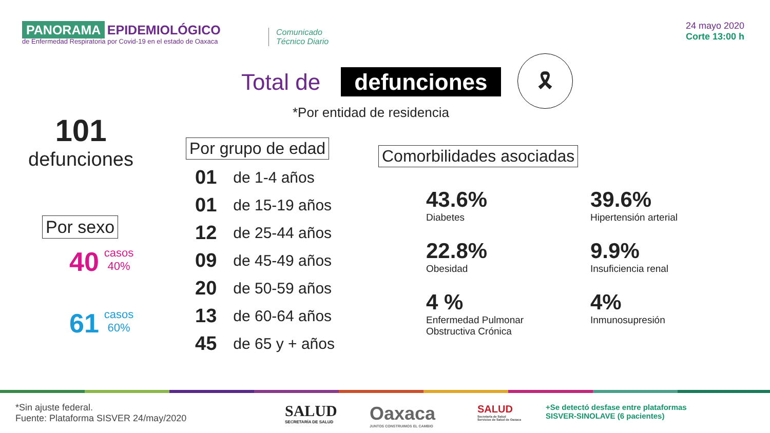PANORAMA EPIDEMIOLÓGICO
de Enfermedad Respiratoria por Covid-19 en el estado de Oaxaca
Comunicado
Técnico Diario
24 mayo 2020
Corte 13:00 h
Total de defunciones
🎗
*Por entidad de residencia
101
defunciones
Por sexo
40 casos
40%
61 casos
60%
Por grupo de edad
| 01 | de 1-4 años |
| 01 | de 15-19 años |
| 12 | de 25-44 años |
| 09 | de 45-49 años |
| 20 | de 50-59 años |
| 13 | de 60-64 años |
| 45 | de 65 y + años |
Comorbilidades asociadas
43.6%
Diabetes
39.6%
Hipertensión arterial
22.8%
Obesidad
9.9%
Insuficiencia renal
4 %
Enfermedad Pulmonar
Obstructiva Crónica
4%
Inmunosupresión
*Sin ajuste federal.
Fuente: Plataforma SISVER 24/may/2020
SALUD
SECRETARÍA DE SALUD
Oaxaca
JUNTOS CONSTRUIMOS EL CAMBIO
SALUD
Secretaría de Salud
Servicios de Salud de Oaxaca
+Se detectó desfase entre plataformas
SISVER-SINOLAVE (6 pacientes)